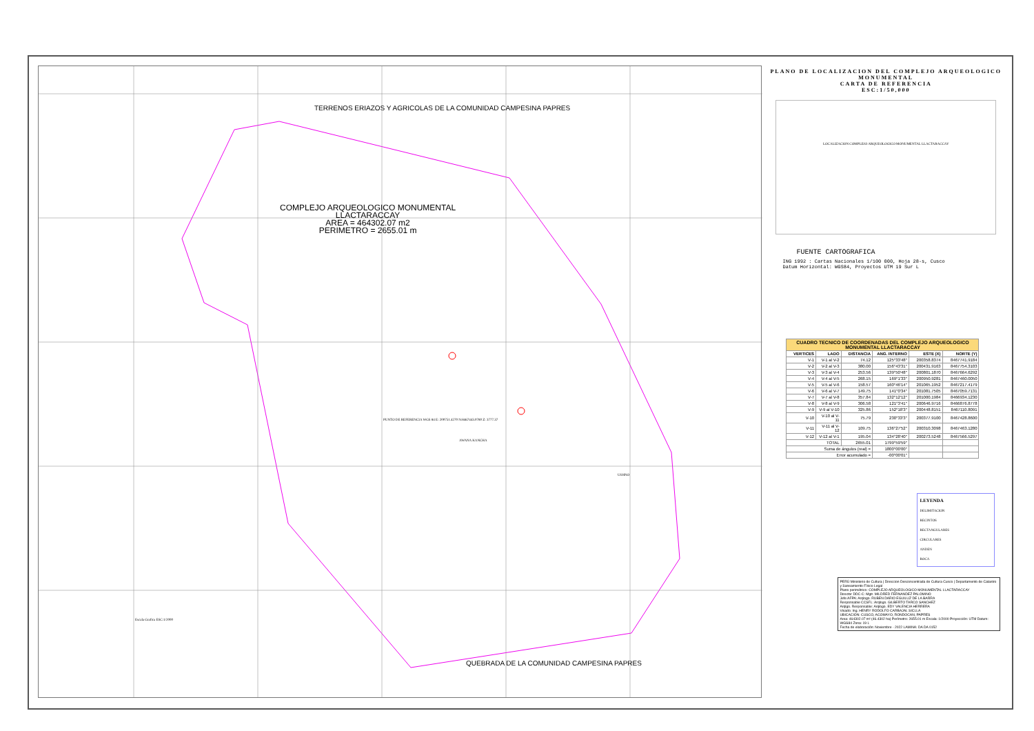COMPLEJO ARQUEOLOGICO MONUMENTAL
LLACTARACCAY
AREA = 464302.07 m2
PERIMETRO = 2655.01 m
TERRENOS ERIAZOS Y AGRICOLAS DE LA COMUNIDAD CAMPESINA PAPRES
QUEBRADA DE LA COMUNIDAD CAMPESINA PAPRES
PUNTO DE REFERENCIA WGS 84 E: 200751.4270 N:8467443.0780 Z: 3777.37
AWANA KANCHA
USHNO
Escala Grafica ESC:1/2000
PLANO DE LOCALIZACION DEL COMPLEJO ARQUEOLOGICO MONUMENTAL
CARTA DE REFERENCIA
ESC:1/50,000
LOCALIZACION COMPLEJO ARQUEOLOGICO MONUMENTAL LLACTARACCAY
FUENTE CARTOGRAFICA
ING 1992 : Cartas Nacionales 1/100 000, Hoja 28-s, Cusco
Datum Horizontal: WGS84, Proyectos UTM 19 Sur L
| CUADRO TECNICO DE COORDENADAS DEL COMPLEJO ARQUEOLOGICO MONUMENTAL LLACTARACCAY | | | | | |
| VERTICES | LADO | DISTANCIA | ANG. INTERNO | ESTE (X) | NORTE (Y) |
| V-1 | V-1 al V-2 | 74.12 | 125°33'48" | 200358.8374 | 8467741.9184 |
| V-2 | V-2 al V-3 | 380.00 | 156°43'31" | 200431.9163 | 8467754.3103 |
| V-3 | V-3 al V-4 | 253.56 | 139°50'48" | 200801.1870 | 8467664.6292 |
| V-4 | V-4 al V-5 | 268.15 | 169°1'33" | 200950.9281 | 8467460.0050 |
| V-5 | V-5 al V-6 | 158.57 | 160°46'14" | 201065.1952 | 8467217.4179 |
| V-6 | V-6 al V-7 | 149.75 | 141°0'34" | 201081.7505 | 8467059.7131 |
| V-7 | V-7 al V-8 | 357.84 | 132°12'12" | 201000.1984 | 8466934.1230 |
| V-8 | V-8 al V-9 | 306.58 | 121°3'41" | 200646.9716 | 8466876.8778 |
| V-9 | V-9 al V-10 | 325.86 | 152°18'3" | 200448.8151 | 8467110.8091 |
| V-10 | V-10 al V-11 | 75.79 | 230°33'3" | 200377.9100 | 8467428.8600 |
| V-11 | V-11 al V-12 | 109.75 | 136°27'52" | 200310.3098 | 8467463.1280 |
| V-12 | V-12 al V-1 | 195.04 | 134°28'40" | 200273.5248 | 8467566.5297 |
| TOTAL | | 2655.01 | 1799°59'59" | | |
| Suma de ángulos (real) = | | | 1800°00'00" | | |
| Error acumulado = | | | -00°00'01" | | |
LEYENDA
DELIMITACION
RECINTOS
RECTANGULARES
CIRCULARES
ANDEN
ROCA
PERÚ Ministerio de Cultura | Direccion Desconcentrada de Cultura Cusco | Departamento de Catastro y Saneamiento Físico Legal
Plano perimétrico: COMPLEJO ARQUEOLOGICO MONUMENTAL LLACTARACCAY
Director DDC-C: Mgtr. MILDRED FERNANDEZ PALOMINO
Jefe AFPA: Arqlogo. RUBEN DARIO EGUILUZ DE LA BARRA
Responsable CCSFL: Arqlogo. GILBERTO TARCO SANCHEZ
Arqlgo. Responsable: Arqlogo. EDY VALENCIA HERRERA
Visado: Ing. HENRY RODOLFO CARBAJAL SICLLA
UBICACION: CUSCO, ACOMAYO, RONDOCAN, PAPRES
Area: 464302.07 m² (46.4302 ha) Perímetro: 2655.01 m Escala: 1/2000 Proyección: UTM Datum: WGS84 Zona: 19 L
Fecha de elaboración: Noviembre - 2022 LAMINA: DA DA 0152